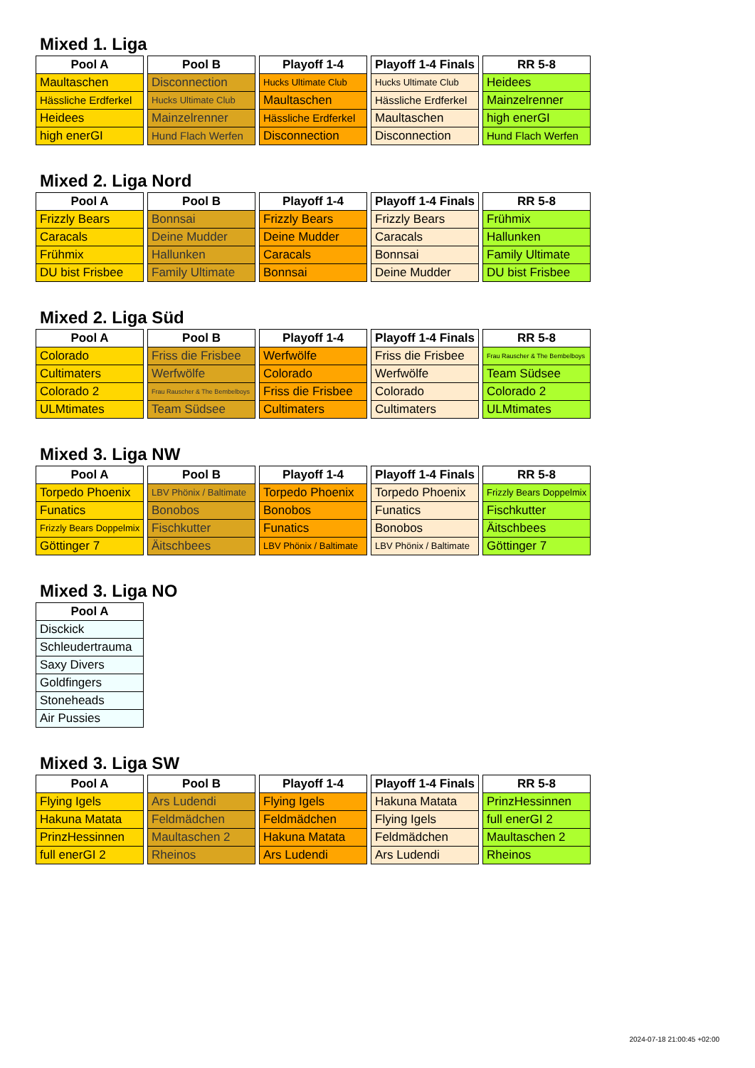Mixed 1. Liga
| Pool A |
| --- |
| Maultaschen |
| Hässliche Erdferkel |
| Heidees |
| high enerGI |
| Pool B |
| --- |
| Disconnection |
| Hucks Ultimate Club |
| Mainzelrenner |
| Hund Flach Werfen |
| Playoff 1-4 |
| --- |
| Hucks Ultimate Club |
| Maultaschen |
| Hässliche Erdferkel |
| Disconnection |
| Playoff 1-4 Finals |
| --- |
| Hucks Ultimate Club |
| Hässliche Erdferkel |
| Maultaschen |
| Disconnection |
| RR 5-8 |
| --- |
| Heidees |
| Mainzelrenner |
| high enerGI |
| Hund Flach Werfen |
Mixed 2. Liga Nord
| Pool A |
| --- |
| Frizzly Bears |
| Caracals |
| Frühmix |
| DU bist Frisbee |
| Pool B |
| --- |
| Bonnsai |
| Deine Mudder |
| Hallunken |
| Family Ultimate |
| Playoff 1-4 |
| --- |
| Frizzly Bears |
| Deine Mudder |
| Caracals |
| Bonnsai |
| Playoff 1-4 Finals |
| --- |
| Frizzly Bears |
| Caracals |
| Bonnsai |
| Deine Mudder |
| RR 5-8 |
| --- |
| Frühmix |
| Hallunken |
| Family Ultimate |
| DU bist Frisbee |
Mixed 2. Liga Süd
| Pool A |
| --- |
| Colorado |
| Cultimaters |
| Colorado 2 |
| ULMtimates |
| Pool B |
| --- |
| Friss die Frisbee |
| Werfwölfe |
| Frau Rauscher & The Bembelboys |
| Team Südsee |
| Playoff 1-4 |
| --- |
| Werfwölfe |
| Colorado |
| Friss die Frisbee |
| Cultimaters |
| Playoff 1-4 Finals |
| --- |
| Friss die Frisbee |
| Werfwölfe |
| Colorado |
| Cultimaters |
| RR 5-8 |
| --- |
| Frau Rauscher & The Bembelboys |
| Team Südsee |
| Colorado 2 |
| ULMtimates |
Mixed 3. Liga NW
| Pool A |
| --- |
| Torpedo Phoenix |
| Funatics |
| Frizzly Bears Doppelmix |
| Göttinger 7 |
| Pool B |
| --- |
| LBV Phönix / Baltimate |
| Bonobos |
| Fischkutter |
| Äitschbees |
| Playoff 1-4 |
| --- |
| Torpedo Phoenix |
| Bonobos |
| Funatics |
| LBV Phönix / Baltimate |
| Playoff 1-4 Finals |
| --- |
| Torpedo Phoenix |
| Funatics |
| Bonobos |
| LBV Phönix / Baltimate |
| RR 5-8 |
| --- |
| Frizzly Bears Doppelmix |
| Fischkutter |
| Äitschbees |
| Göttinger 7 |
Mixed 3. Liga NO
| Pool A |
| --- |
| Disckick |
| Schleudertrauma |
| Saxy Divers |
| Goldfingers |
| Stoneheads |
| Air Pussies |
Mixed 3. Liga SW
| Pool A |
| --- |
| Flying Igels |
| Hakuna Matata |
| PrinzHessinnen |
| full enerGI 2 |
| Pool B |
| --- |
| Ars Ludendi |
| Feldmädchen |
| Maultaschen 2 |
| Rheinos |
| Playoff 1-4 |
| --- |
| Flying Igels |
| Feldmädchen |
| Hakuna Matata |
| Ars Ludendi |
| Playoff 1-4 Finals |
| --- |
| Hakuna Matata |
| Flying Igels |
| Feldmädchen |
| Ars Ludendi |
| RR 5-8 |
| --- |
| PrinzHessinnen |
| full enerGI 2 |
| Maultaschen 2 |
| Rheinos |
2024-07-18 21:00:45 +02:00